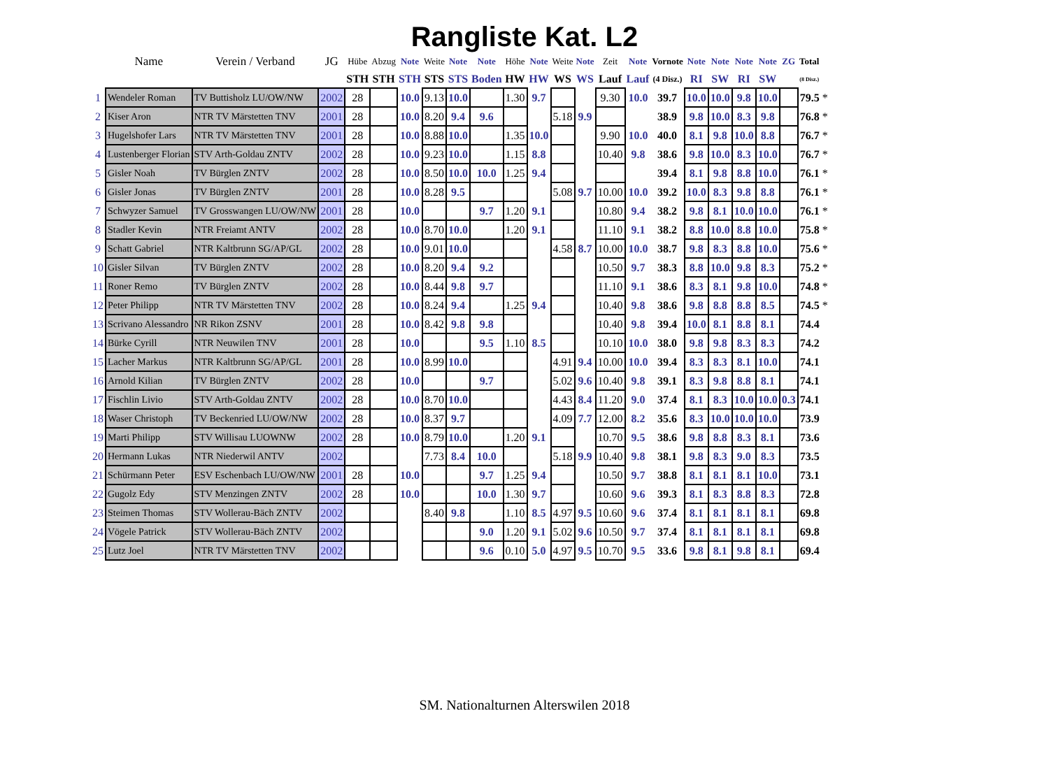Rangliste Kat. L2
| | Name | Verein / Verband | JG | Hübe | Abzug | Note | Weite | Note | Note | Höhe | Note | Weite | Note | Zeit | Note | Vornote | Note | Note | Note | Note | ZG | Total | |
| --- | --- | --- | --- | --- | --- | --- | --- | --- | --- | --- | --- | --- | --- | --- | --- | --- | --- | --- | --- | --- | --- | --- | --- |
| | | | | STH | STH | STH | STS | STS | Boden | HW | HW | WS | WS | Lauf | Lauf | (4 Disz.) | RI | SW | RI | SW | | (8 Disz.) | |
| 1 | Wendeler Roman | TV Buttisholz LU/OW/NW | 2002 | 28 | | 10.0 | 9.13 | 10.0 | | 1.30 | 9.7 | | | 9.30 | 10.0 | 39.7 | 10.0 | 10.0 | 9.8 | 10.0 | | 79.5 | * |
| 2 | Kiser Aron | NTR TV Märstetten TNV | 2001 | 28 | | 10.0 | 8.20 | 9.4 | 9.6 | | | 5.18 | 9.9 | | | 38.9 | 9.8 | 10.0 | 8.3 | 9.8 | | 76.8 | * |
| 3 | Hugelshofer Lars | NTR TV Märstetten TNV | 2001 | 28 | | 10.0 | 8.88 | 10.0 | | 1.35 | 10.0 | | | 9.90 | 10.0 | 40.0 | 8.1 | 9.8 | 10.0 | 8.8 | | 76.7 | * |
| 4 | Lustenberger Florian | STV Arth-Goldau ZNTV | 2002 | 28 | | 10.0 | 9.23 | 10.0 | | 1.15 | 8.8 | | | 10.40 | 9.8 | 38.6 | 9.8 | 10.0 | 8.3 | 10.0 | | 76.7 | * |
| 5 | Gisler Noah | TV Bürglen ZNTV | 2002 | 28 | | 10.0 | 8.50 | 10.0 | 10.0 | 1.25 | 9.4 | | | | | 39.4 | 8.1 | 9.8 | 8.8 | 10.0 | | 76.1 | * |
| 6 | Gisler Jonas | TV Bürglen ZNTV | 2001 | 28 | | 10.0 | 8.28 | 9.5 | | | | 5.08 | 9.7 | 10.00 | 10.0 | 39.2 | 10.0 | 8.3 | 9.8 | 8.8 | | 76.1 | * |
| 7 | Schwyzer Samuel | TV Grosswangen LU/OW/NW | 2001 | 28 | | 10.0 | | | 9.7 | 1.20 | 9.1 | | | 10.80 | 9.4 | 38.2 | 9.8 | 8.1 | 10.0 | 10.0 | | 76.1 | * |
| 8 | Stadler Kevin | NTR Freiamt ANTV | 2002 | 28 | | 10.0 | 8.70 | 10.0 | | 1.20 | 9.1 | | | 11.10 | 9.1 | 38.2 | 8.8 | 10.0 | 8.8 | 10.0 | | 75.8 | * |
| 9 | Schatt Gabriel | NTR Kaltbrunn SG/AP/GL | 2002 | 28 | | 10.0 | 9.01 | 10.0 | | | | 4.58 | 8.7 | 10.00 | 10.0 | 38.7 | 9.8 | 8.3 | 8.8 | 10.0 | | 75.6 | * |
| 10 | Gisler Silvan | TV Bürglen ZNTV | 2002 | 28 | | 10.0 | 8.20 | 9.4 | 9.2 | | | | | 10.50 | 9.7 | 38.3 | 8.8 | 10.0 | 9.8 | 8.3 | | 75.2 | * |
| 11 | Roner Remo | TV Bürglen ZNTV | 2002 | 28 | | 10.0 | 8.44 | 9.8 | 9.7 | | | | | 11.10 | 9.1 | 38.6 | 8.3 | 8.1 | 9.8 | 10.0 | | 74.8 | * |
| 12 | Peter Philipp | NTR TV Märstetten TNV | 2002 | 28 | | 10.0 | 8.24 | 9.4 | | 1.25 | 9.4 | | | 10.40 | 9.8 | 38.6 | 9.8 | 8.8 | 8.8 | 8.5 | | 74.5 | * |
| 13 | Scrivano Alessandro | NR Rikon ZSNV | 2001 | 28 | | 10.0 | 8.42 | 9.8 | 9.8 | | | | | 10.40 | 9.8 | 39.4 | 10.0 | 8.1 | 8.8 | 8.1 | | 74.4 | |
| 14 | Bürke Cyrill | NTR Neuwilen TNV | 2001 | 28 | | 10.0 | | | 9.5 | 1.10 | 8.5 | | | 10.10 | 10.0 | 38.0 | 9.8 | 9.8 | 8.3 | 8.3 | | 74.2 | |
| 15 | Lacher Markus | NTR Kaltbrunn SG/AP/GL | 2001 | 28 | | 10.0 | 8.99 | 10.0 | | | | 4.91 | 9.4 | 10.00 | 10.0 | 39.4 | 8.3 | 8.3 | 8.1 | 10.0 | | 74.1 | |
| 16 | Arnold Kilian | TV Bürglen ZNTV | 2002 | 28 | | 10.0 | | | 9.7 | | | 5.02 | 9.6 | 10.40 | 9.8 | 39.1 | 8.3 | 9.8 | 8.8 | 8.1 | | 74.1 | |
| 17 | Fischlin Livio | STV Arth-Goldau ZNTV | 2002 | 28 | | 10.0 | 8.70 | 10.0 | | | | 4.43 | 8.4 | 11.20 | 9.0 | 37.4 | 8.1 | 8.3 | 10.0 | 10.0 | 0.3 | 74.1 | |
| 18 | Waser Christoph | TV Beckenried LU/OW/NW | 2002 | 28 | | 10.0 | 8.37 | 9.7 | | | | 4.09 | 7.7 | 12.00 | 8.2 | 35.6 | 8.3 | 10.0 | 10.0 | 10.0 | | 73.9 | |
| 19 | Marti Philipp | STV Willisau LUOWNW | 2002 | 28 | | 10.0 | 8.79 | 10.0 | | 1.20 | 9.1 | | | 10.70 | 9.5 | 38.6 | 9.8 | 8.8 | 8.3 | 8.1 | | 73.6 | |
| 20 | Hermann Lukas | NTR Niederwil ANTV | 2002 | | | | 7.73 | 8.4 | 10.0 | | | 5.18 | 9.9 | 10.40 | 9.8 | 38.1 | 9.8 | 8.3 | 9.0 | 8.3 | | 73.5 | |
| 21 | Schürmann Peter | ESV Eschenbach LU/OW/NW | 2001 | 28 | | 10.0 | | | 9.7 | 1.25 | 9.4 | | | 10.50 | 9.7 | 38.8 | 8.1 | 8.1 | 8.1 | 10.0 | | 73.1 | |
| 22 | Gugolz Edy | STV Menzingen ZNTV | 2002 | 28 | | 10.0 | | | 10.0 | 1.30 | 9.7 | | | 10.60 | 9.6 | 39.3 | 8.1 | 8.3 | 8.8 | 8.3 | | 72.8 | |
| 23 | Steimen Thomas | STV Wollerau-Bäch ZNTV | 2002 | | | | 8.40 | 9.8 | | 1.10 | 8.5 | 4.97 | 9.5 | 10.60 | 9.6 | 37.4 | 8.1 | 8.1 | 8.1 | 8.1 | | 69.8 | |
| 24 | Vögele Patrick | STV Wollerau-Bäch ZNTV | 2002 | | | | | | 9.0 | 1.20 | 9.1 | 5.02 | 9.6 | 10.50 | 9.7 | 37.4 | 8.1 | 8.1 | 8.1 | 8.1 | | 69.8 | |
| 25 | Lutz Joel | NTR TV Märstetten TNV | 2002 | | | | | | 9.6 | 0.10 | 5.0 | 4.97 | 9.5 | 10.70 | 9.5 | 33.6 | 9.8 | 8.1 | 9.8 | 8.1 | | 69.4 | |
SM. Nationalturnen Alterswilen 2018